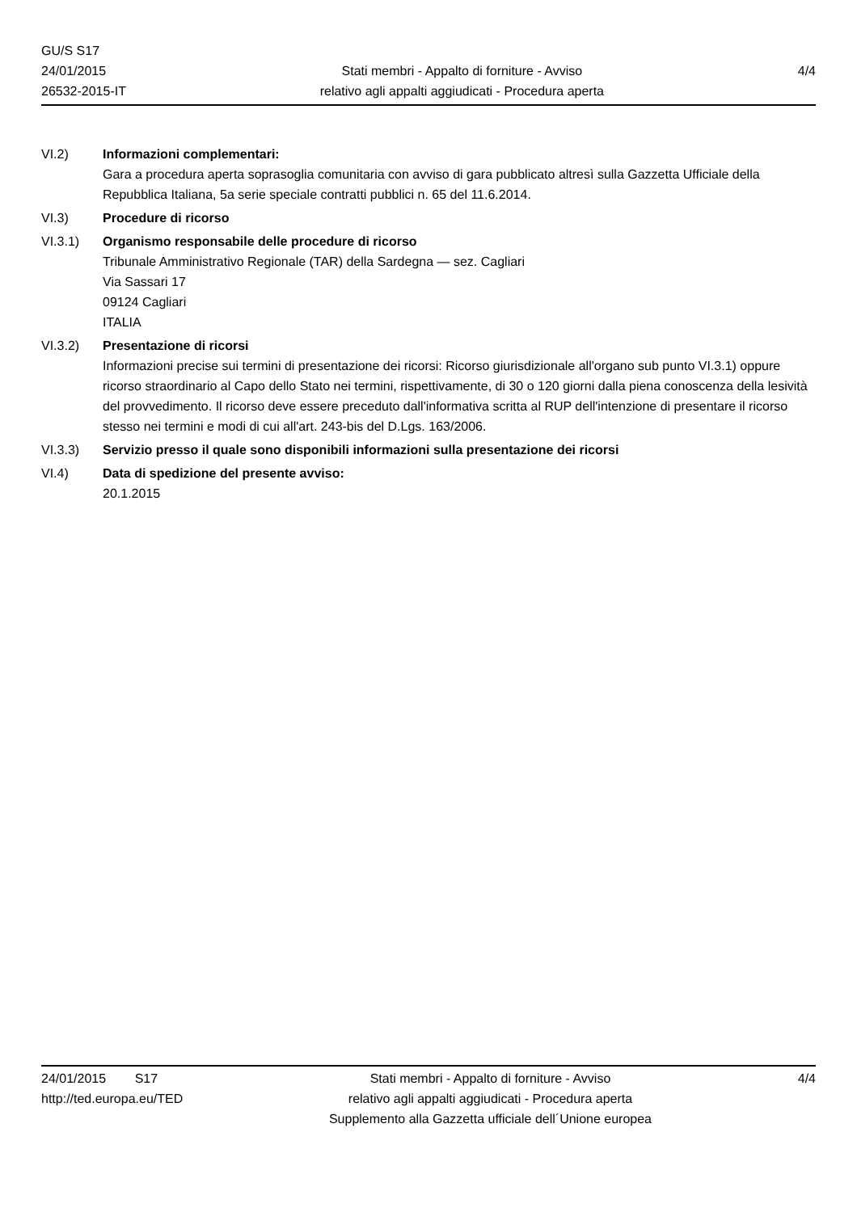GU/S S17
24/01/2015
26532-2015-IT
Stati membri - Appalto di forniture - Avviso
relativo agli appalti aggiudicati - Procedura aperta
4/4
VI.2) Informazioni complementari:
Gara a procedura aperta soprasoglia comunitaria con avviso di gara pubblicato altresì sulla Gazzetta Ufficiale della Repubblica Italiana, 5a serie speciale contratti pubblici n. 65 del 11.6.2014.
VI.3) Procedure di ricorso
VI.3.1) Organismo responsabile delle procedure di ricorso
Tribunale Amministrativo Regionale (TAR) della Sardegna — sez. Cagliari
Via Sassari 17
09124 Cagliari
ITALIA
VI.3.2) Presentazione di ricorsi
Informazioni precise sui termini di presentazione dei ricorsi: Ricorso giurisdizionale all'organo sub punto VI.3.1) oppure ricorso straordinario al Capo dello Stato nei termini, rispettivamente, di 30 o 120 giorni dalla piena conoscenza della lesività del provvedimento. Il ricorso deve essere preceduto dall'informativa scritta al RUP dell'intenzione di presentare il ricorso stesso nei termini e modi di cui all'art. 243-bis del D.Lgs. 163/2006.
VI.3.3) Servizio presso il quale sono disponibili informazioni sulla presentazione dei ricorsi
VI.4) Data di spedizione del presente avviso:
20.1.2015
24/01/2015 S17
http://ted.europa.eu/TED
Stati membri - Appalto di forniture - Avviso
relativo agli appalti aggiudicati - Procedura aperta
Supplemento alla Gazzetta ufficiale dell´Unione europea
4/4